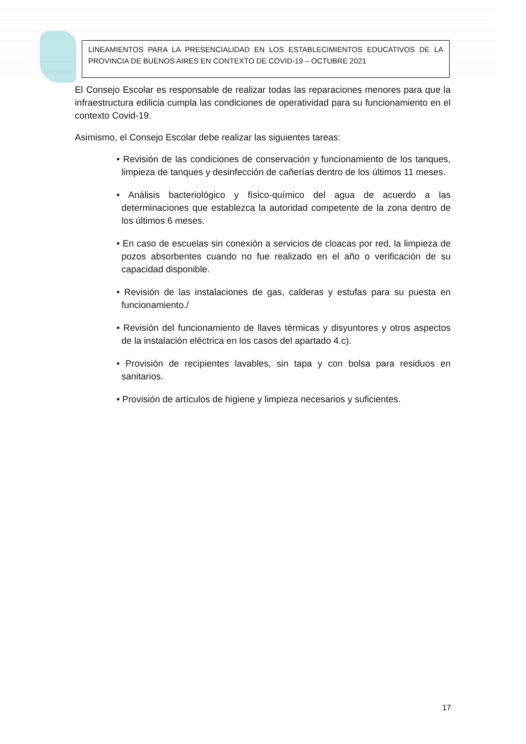LINEAMIENTOS PARA LA PRESENCIALIDAD EN LOS ESTABLECIMIENTOS EDUCATIVOS DE LA PROVINCIA DE BUENOS AIRES EN CONTEXTO DE COVID-19 – OCTUBRE 2021
El Consejo Escolar es responsable de realizar todas las reparaciones menores para que la infraestructura edilicia cumpla las condiciones de operatividad para su funcionamiento en el contexto Covid-19.
Asimismo, el Consejo Escolar debe realizar las siguientes tareas:
• Revisión de las condiciones de conservación y funcionamiento de los tanques, limpieza de tanques y desinfección de cañerías dentro de los últimos 11 meses.
• Análisis bacteriológico y físico-químico del agua de acuerdo a las determinaciones que establezca la autoridad competente de la zona dentro de los últimos 6 meses.
• En caso de escuelas sin conexión a servicios de cloacas por red, la limpieza de pozos absorbentes cuando no fue realizado en el año o verificación de su capacidad disponible.
• Revisión de las instalaciones de gas, calderas y estufas para su puesta en funcionamiento./
• Revisión del funcionamiento de llaves térmicas y disyuntores y otros aspectos de la instalación eléctrica en los casos del apartado 4.c).
• Provisión de recipientes lavables, sin tapa y con bolsa para residuos en sanitarios.
• Provisión de artículos de higiene y limpieza necesarios y suficientes.
17